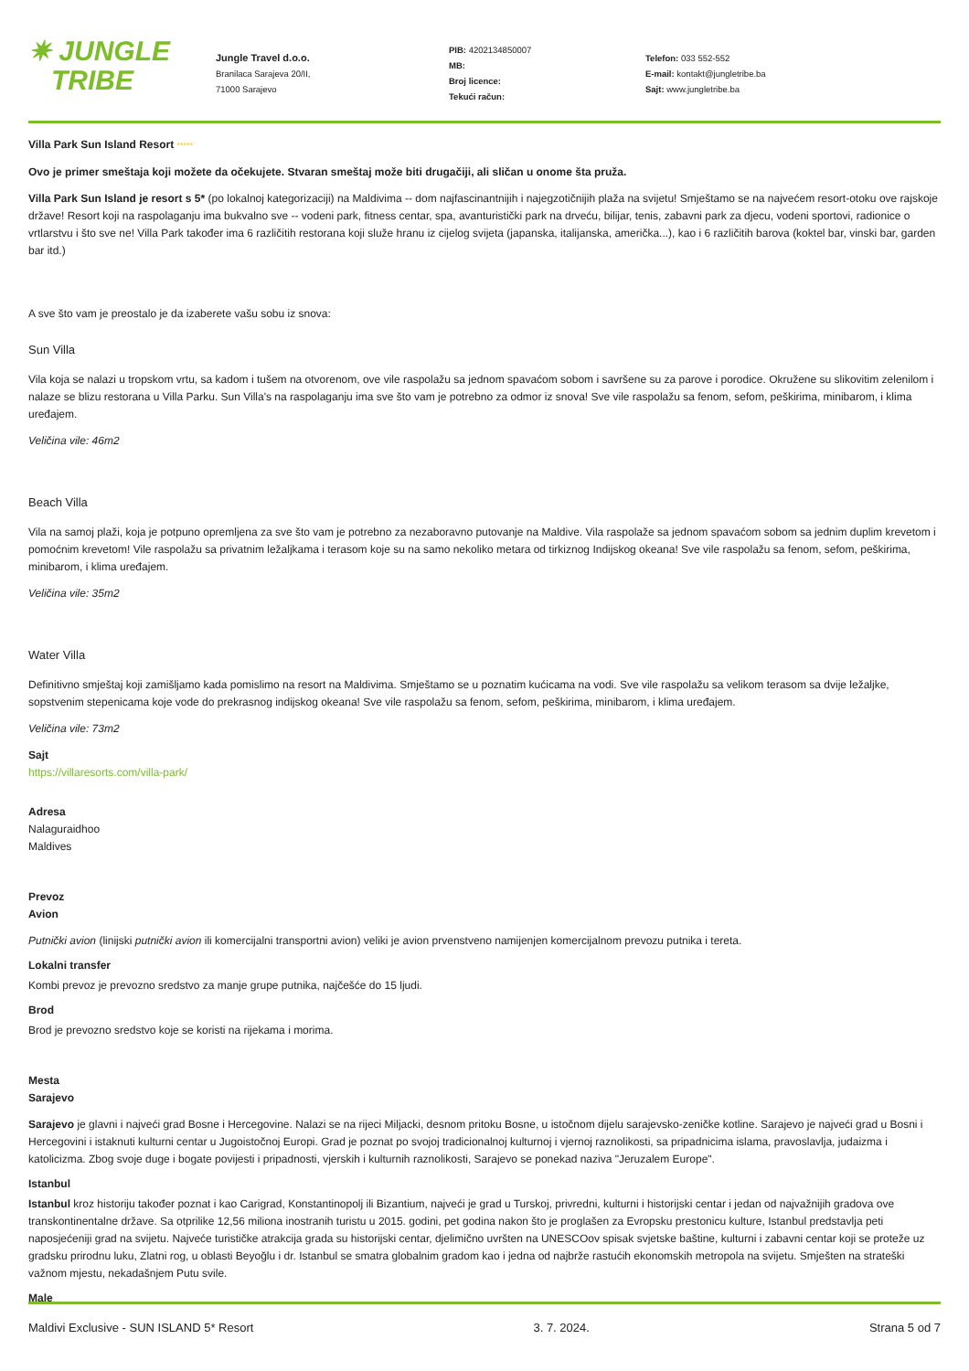✷ JUNGLE
TRIBE
Jungle Travel d.o.o.
Branilaca Sarajeva 20/II,
71000 Sarajevo
PIB: 4202134850007
MB:
Broj licence:
Tekući račun:
Telefon: 033 552-552
E-mail: kontakt@jungletribe.ba
Sajt: www.jungletribe.ba
Villa Park Sun Island Resort *****
Ovo je primer smeštaja koji možete da očekujete. Stvaran smeštaj može biti drugačiji, ali sličan u onome šta pruža.
Villa Park Sun Island je resort s 5* (po lokalnoj kategorizaciji) na Maldivima -- dom najfascinantnijih i najegzotičnijih plaža na svijetu! Smještamo se na najvećem resort-otoku ove rajskoje države! Resort koji na raspolaganju ima bukvalno sve -- vodeni park, fitness centar, spa, avanturistički park na drveću, bilijar, tenis, zabavni park za djecu, vodeni sportovi, radionice o vrtlarstvu i što sve ne! Villa Park također ima 6 različitih restorana koji služe hranu iz cijelog svijeta (japanska, italijanska, američka...), kao i 6 različitih barova (koktel bar, vinski bar, garden bar itd.)
A sve što vam je preostalo je da izaberete vašu sobu iz snova:
Sun Villa
Vila koja se nalazi u tropskom vrtu, sa kadom i tušem na otvorenom, ove vile raspolažu sa jednom spavaćom sobom i savršene su za parove i porodice. Okružene su slikovitim zelenilom i nalaze se blizu restorana u Villa Parku. Sun Villa's na raspolaganju ima sve što vam je potrebno za odmor iz snova! Sve vile raspolažu sa fenom, sefom, peškirima, minibarom, i klima uređajem.
Veličina vile: 46m2
Beach Villa
Vila na samoj plaži, koja je potpuno opremljena za sve što vam je potrebno za nezaboravno putovanje na Maldive. Vila raspolaže sa jednom spavaćom sobom sa jednim duplim krevetom i pomoćnim krevetom! Vile raspolažu sa privatnim ležaljkama i terasom koje su na samo nekoliko metara od tirkiznog Indijskog okeana! Sve vile raspolažu sa fenom, sefom, peškirima, minibarom, i klima uređajem.
Veličina vile: 35m2
Water Villa
Definitivno smještaj koji zamišljamo kada pomislimo na resort na Maldivima. Smještamo se u poznatim kućicama na vodi. Sve vile raspolažu sa velikom terasom sa dvije ležaljke, sopstvenim stepenicama koje vode do prekrasnog indijskog okeana! Sve vile raspolažu sa fenom, sefom, peškirima, minibarom, i klima uređajem.
Veličina vile: 73m2
Sajt
https://villaresorts.com/villa-park/
Adresa
Nalaguraidhoo
Maldives
Prevoz
Avion
Putnički avion (linijski putnički avion ili komercijalni transportni avion) veliki je avion prvenstveno namijenjen komercijalnom prevozu putnika i tereta.
Lokalni transfer
Kombi prevoz je prevozno sredstvo za manje grupe putnika, najčešće do 15 ljudi.
Brod
Brod je prevozno sredstvo koje se koristi na rijekama i morima.
Mesta
Sarajevo
Sarajevo je glavni i najveći grad Bosne i Hercegovine. Nalazi se na rijeci Miljacki, desnom pritoku Bosne, u istočnom dijelu sarajevsko-zeničke kotline. Sarajevo je najveći grad u Bosni i Hercegovini i istaknuti kulturni centar u Jugoistočnoj Europi. Grad je poznat po svojoj tradicionalnoj kulturnoj i vjernoj raznolikosti, sa pripadnicima islama, pravoslavlja, judaizma i katolicizma. Zbog svoje duge i bogate povijesti i pripadnosti, vjerskih i kulturnih raznolikosti, Sarajevo se ponekad naziva "Jeruzalem Europe".
Istanbul
Istanbul kroz historiju također poznat i kao Carigrad, Konstantinopolj ili Bizantium, najveći je grad u Turskoj, privredni, kulturni i historijski centar i jedan od najvažnijih gradova ove transkontinentalne države. Sa otprilike 12,56 miliona inostranih turistu u 2015. godini, pet godina nakon što je proglašen za Evropsku prestonicu kulture, Istanbul predstavlja peti naposjećeniji grad na svijetu. Najveće turističke atrakcija grada su historijski centar, djelimično uvršten na UNESCOov spisak svjetske baštine, kulturni i zabavni centar koji se proteže uz gradsku prirodnu luku, Zlatni rog, u oblasti Beyoğlu i dr. Istanbul se smatra globalnim gradom kao i jedna od najbrže rastućih ekonomskih metropola na svijetu. Smješten na strateški važnom mjestu, nekadašnjem Putu svile.
Male
Maldivi Exclusive - SUN ISLAND 5* Resort 3. 7. 2024. Strana 5 od 7